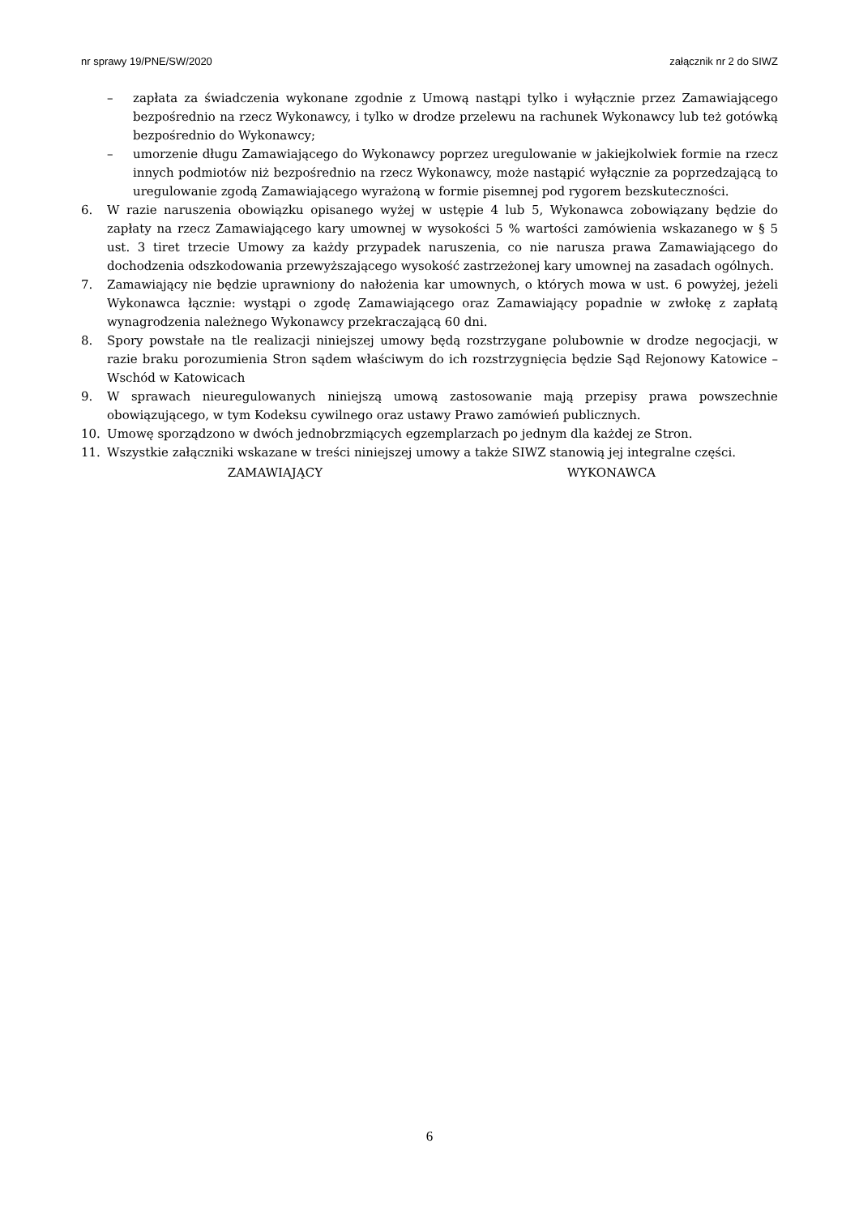nr sprawy 19/PNE/SW/2020 załącznik nr 2 do SIWZ
– zapłata za świadczenia wykonane zgodnie z Umową nastąpi tylko i wyłącznie przez Zamawiającego bezpośrednio na rzecz Wykonawcy, i tylko w drodze przelewu na rachunek Wykonawcy lub też gotówką bezpośrednio do Wykonawcy;
– umorzenie długu Zamawiającego do Wykonawcy poprzez uregulowanie w jakiejkolwiek formie na rzecz innych podmiotów niż bezpośrednio na rzecz Wykonawcy, może nastąpić wyłącznie za poprzedzającą to uregulowanie zgodą Zamawiającego wyrażoną w formie pisemnej pod rygorem bezskuteczności.
6. W razie naruszenia obowiązku opisanego wyżej w ustępie 4 lub 5, Wykonawca zobowiązany będzie do zapłaty na rzecz Zamawiającego kary umownej w wysokości 5 % wartości zamówienia wskazanego w § 5 ust. 3 tiret trzecie Umowy za każdy przypadek naruszenia, co nie narusza prawa Zamawiającego do dochodzenia odszkodowania przewyższającego wysokość zastrzeżonej kary umownej na zasadach ogólnych.
7. Zamawiający nie będzie uprawniony do nałożenia kar umownych, o których mowa w ust. 6 powyżej, jeżeli Wykonawca łącznie: wystąpi o zgodę Zamawiającego oraz Zamawiający popadnie w zwłokę z zapłatą wynagrodzenia należnego Wykonawcy przekraczającą 60 dni.
8. Spory powstałe na tle realizacji niniejszej umowy będą rozstrzygane polubownie w drodze negocjacji, w razie braku porozumienia Stron sądem właściwym do ich rozstrzygnięcia będzie Sąd Rejonowy Katowice – Wschód w Katowicach
9. W sprawach nieuregulowanych niniejszą umową zastosowanie mają przepisy prawa powszechnie obowiązującego, w tym Kodeksu cywilnego oraz ustawy Prawo zamówień publicznych.
10. Umowę sporządzono w dwóch jednobrzmiących egzemplarzach po jednym dla każdej ze Stron.
11. Wszystkie załączniki wskazane w treści niniejszej umowy a także SIWZ stanowią jej integralne części.
ZAMAWIAJĄCY WYKONAWCA
6